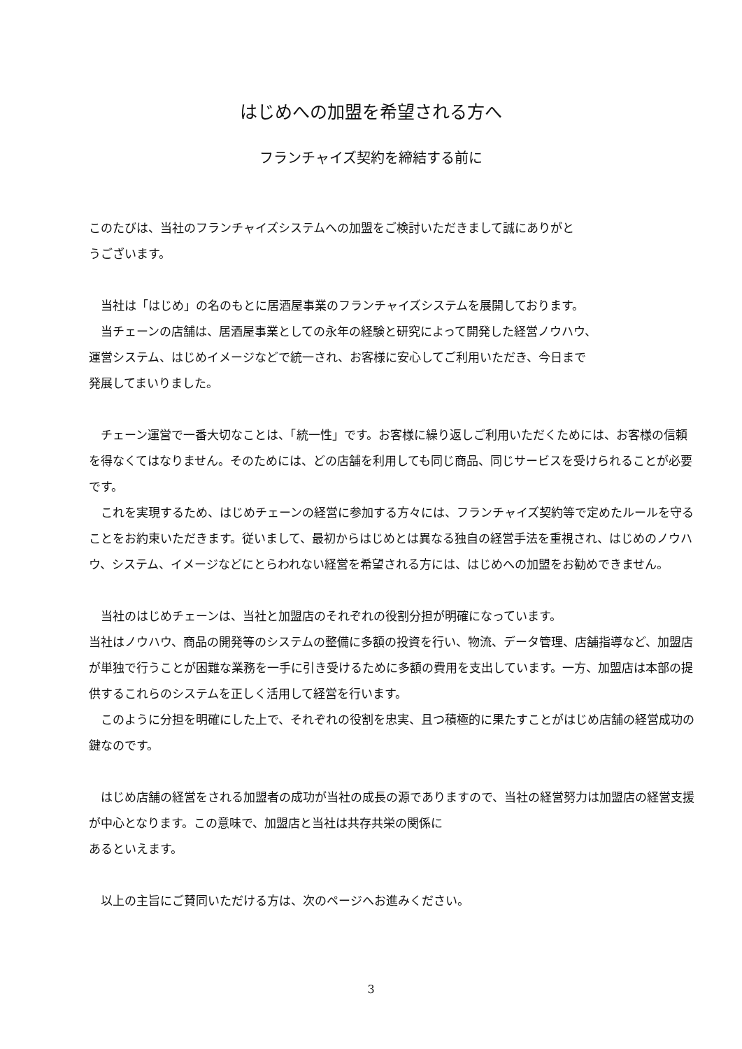はじめへの加盟を希望される方へ
フランチャイズ契約を締結する前に
このたびは、当社のフランチャイズシステムへの加盟をご検討いただきまして誠にありがと
うございます。
　当社は「はじめ」の名のもとに居酒屋事業のフランチャイズシステムを展開しております。
　当チェーンの店舗は、居酒屋事業としての永年の経験と研究によって開発した経営ノウハウ、
運営システム、はじめイメージなどで統一され、お客様に安心してご利用いただき、今日まで
発展してまいりました。
　チェーン運営で一番大切なことは、「統一性」です。お客様に繰り返しご利用いただくためには、お客様の信頼を得なくてはなりません。そのためには、どの店舗を利用しても同じ商品、同じサービスを受けられることが必要です。
　これを実現するため、はじめチェーンの経営に参加する方々には、フランチャイズ契約等で定めたルールを守ることをお約束いただきます。従いまして、最初からはじめとは異なる独自の経営手法を重視され、はじめのノウハウ、システム、イメージなどにとらわれない経営を希望される方には、はじめへの加盟をお勧めできません。
　当社のはじめチェーンは、当社と加盟店のそれぞれの役割分担が明確になっています。
当社はノウハウ、商品の開発等のシステムの整備に多額の投資を行い、物流、データ管理、店舗指導など、加盟店が単独で行うことが困難な業務を一手に引き受けるために多額の費用を支出しています。一方、加盟店は本部の提供するこれらのシステムを正しく活用して経営を行います。
　このように分担を明確にした上で、それぞれの役割を忠実、且つ積極的に果たすことがはじめ店舗の経営成功の鍵なのです。
　はじめ店舗の経営をされる加盟者の成功が当社の成長の源でありますので、当社の経営努力は加盟店の経営支援が中心となります。この意味で、加盟店と当社は共存共栄の関係に
あるといえます。
　以上の主旨にご賛同いただける方は、次のページへお進みください。
3